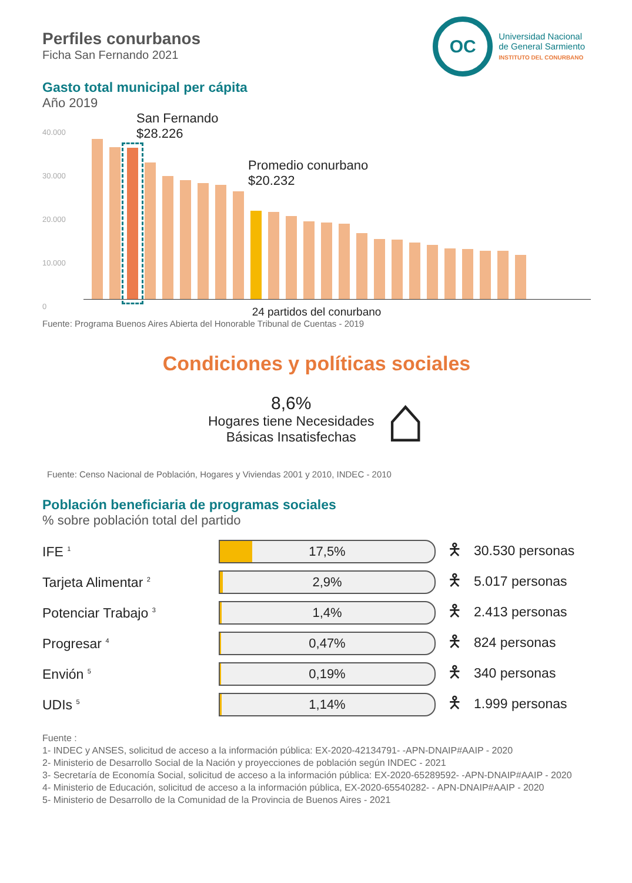OC
Universidad Nacional
de General Sarmiento
INSTITUTO DEL CONURBANO
Perfiles conurbanos
Ficha San Fernando 2021
Gasto total municipal per cápita
Año 2019
40.000
30.000
20.000
10.000
0
San Fernando
$28.226
Promedio conurbano
$20.232
24 partidos del conurbano
Fuente: Programa Buenos Aires Abierta del Honorable Tribunal de Cuentas - 2019
Condiciones y políticas sociales
8,6%
Hogares tiene Necesidades
Básicas Insatisfechas
⌂
Fuente: Censo Nacional de Población, Hogares y Viviendas 2001 y 2010, INDEC - 2010
Población beneficiaria de programas sociales
% sobre población total del partido
IFE <sup>1</sup>
17,5%
🯅 30.530 personas
Tarjeta Alimentar <sup>2</sup>
2,9%
🯅 5.017 personas
Potenciar Trabajo <sup>3</sup>
1,4%
🯅 2.413 personas
Progresar <sup>4</sup>
0,47%
🯅 824 personas
Envión <sup>5</sup>
0,19%
🯅 340 personas
UDIs <sup>5</sup>
1,14%
🯅 1.999 personas
Fuente :
1- INDEC y ANSES, solicitud de acceso a la información pública: EX-2020-42134791- -APN-DNAIP#AAIP - 2020
2- Ministerio de Desarrollo Social de la Nación y proyecciones de población según INDEC - 2021
3- Secretaría de Economía Social, solicitud de acceso a la información pública: EX-2020-65289592- -APN-DNAIP#AAIP - 2020
4- Ministerio de Educación, solicitud de acceso a la información pública, EX-2020-65540282- - APN-DNAIP#AAIP - 2020
5- Ministerio de Desarrollo de la Comunidad de la Provincia de Buenos Aires - 2021